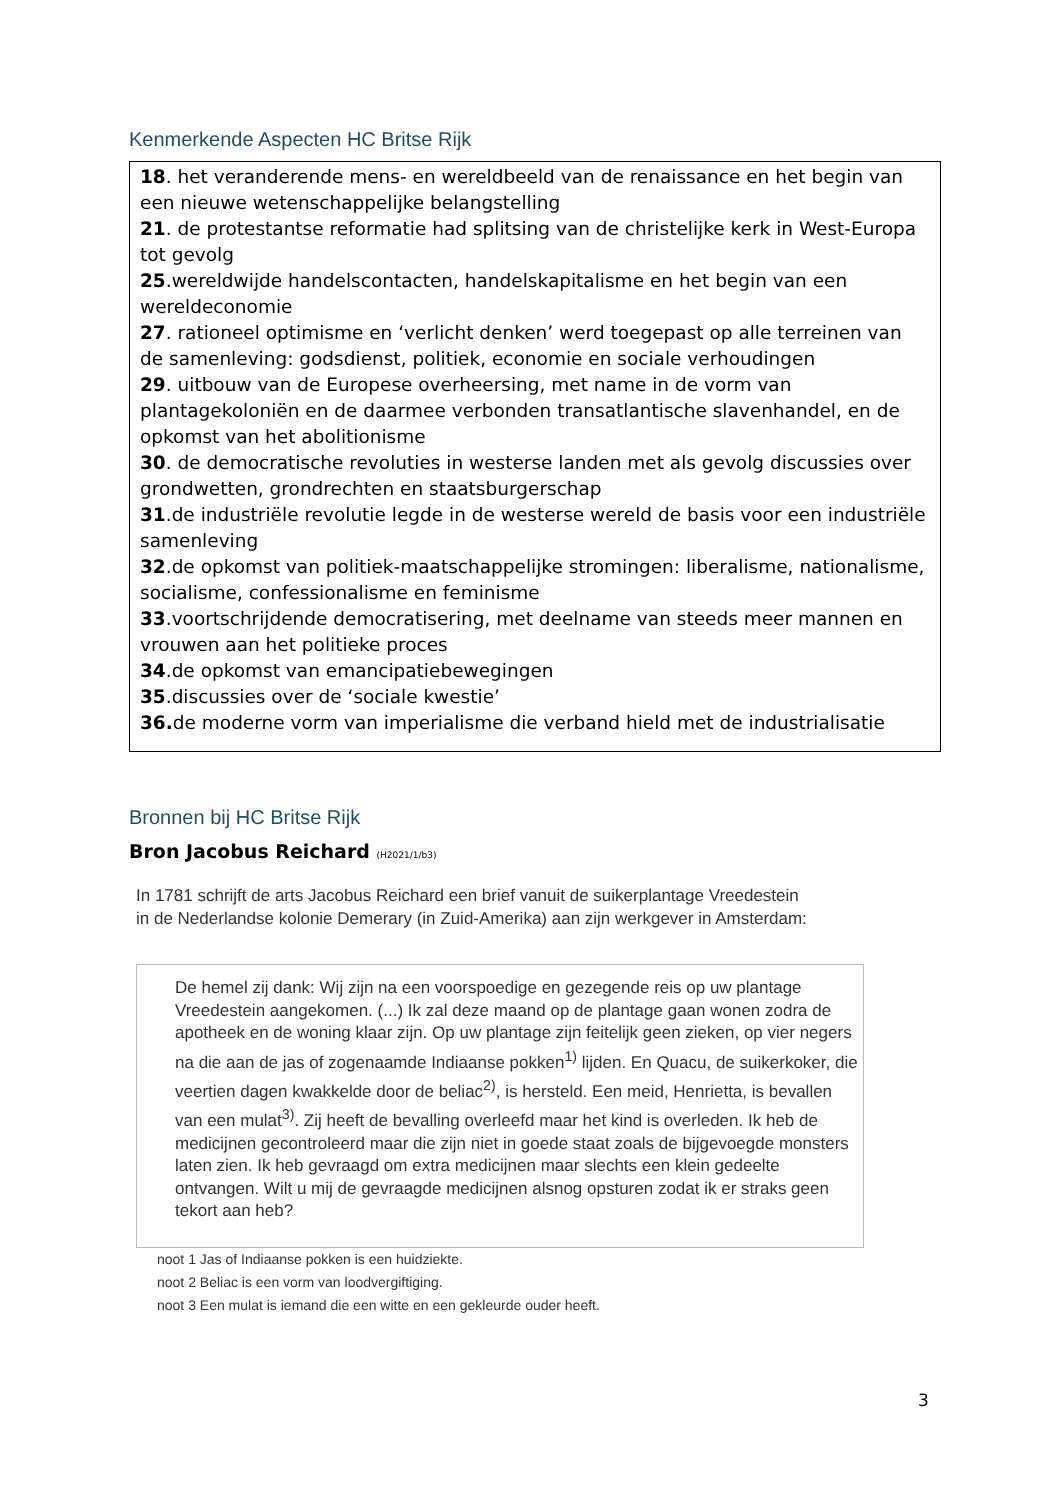Kenmerkende Aspecten HC Britse Rijk
18. het veranderende mens- en wereldbeeld van de renaissance en het begin van een nieuwe wetenschappelijke belangstelling
21. de protestantse reformatie had splitsing van de christelijke kerk in West-Europa tot gevolg
25.wereldwijde handelscontacten, handelskapitalisme en het begin van een wereldeconomie
27. rationeel optimisme en ‘verlicht denken’ werd toegepast op alle terreinen van de samenleving: godsdienst, politiek, economie en sociale verhoudingen
29. uitbouw van de Europese overheersing, met name in de vorm van plantagekoloniën en de daarmee verbonden transatlantische slavenhandel, en de opkomst van het abolitionisme
30. de democratische revoluties in westerse landen met als gevolg discussies over grondwetten, grondrechten en staatsburgerschap
31.de industriële revolutie legde in de westerse wereld de basis voor een industriële samenleving
32.de opkomst van politiek-maatschappelijke stromingen: liberalisme, nationalisme, socialisme, confessionalisme en feminisme
33.voortschrijdende democratisering, met deelname van steeds meer mannen en vrouwen aan het politieke proces
34.de opkomst van emancipatiebewegingen
35.discussies over de ‘sociale kwestie’
36. de moderne vorm van imperialisme die verband hield met de industrialisatie
Bronnen bij HC Britse Rijk
Bron Jacobus Reichard (H2021/1/b3)
In 1781 schrijft de arts Jacobus Reichard een brief vanuit de suikerplantage Vreedestein in de Nederlandse kolonie Demerary (in Zuid-Amerika) aan zijn werkgever in Amsterdam:
De hemel zij dank: Wij zijn na een voorspoedige en gezegende reis op uw plantage Vreedestein aangekomen. (...) Ik zal deze maand op de plantage gaan wonen zodra de apotheek en de woning klaar zijn. Op uw plantage zijn feitelijk geen zieken, op vier negers na die aan de jas of zogenaamde Indiaanse pokken<sup>1)</sup> lijden. En Quacu, de suikerkoker, die veertien dagen kwakkelde door de beliac<sup>2)</sup>, is hersteld. Een meid, Henrietta, is bevallen van een mulat<sup>3)</sup>. Zij heeft de bevalling overleefd maar het kind is overleden. Ik heb de medicijnen gecontroleerd maar die zijn niet in goede staat zoals de bijgevoegde monsters laten zien. Ik heb gevraagd om extra medicijnen maar slechts een klein gedeelte ontvangen. Wilt u mij de gevraagde medicijnen alsnog opsturen zodat ik er straks geen tekort aan heb?
noot 1 Jas of Indiaanse pokken is een huidziekte.
noot 2 Beliac is een vorm van loodvergiftiging.
noot 3 Een mulat is iemand die een witte en een gekleurde ouder heeft.
3